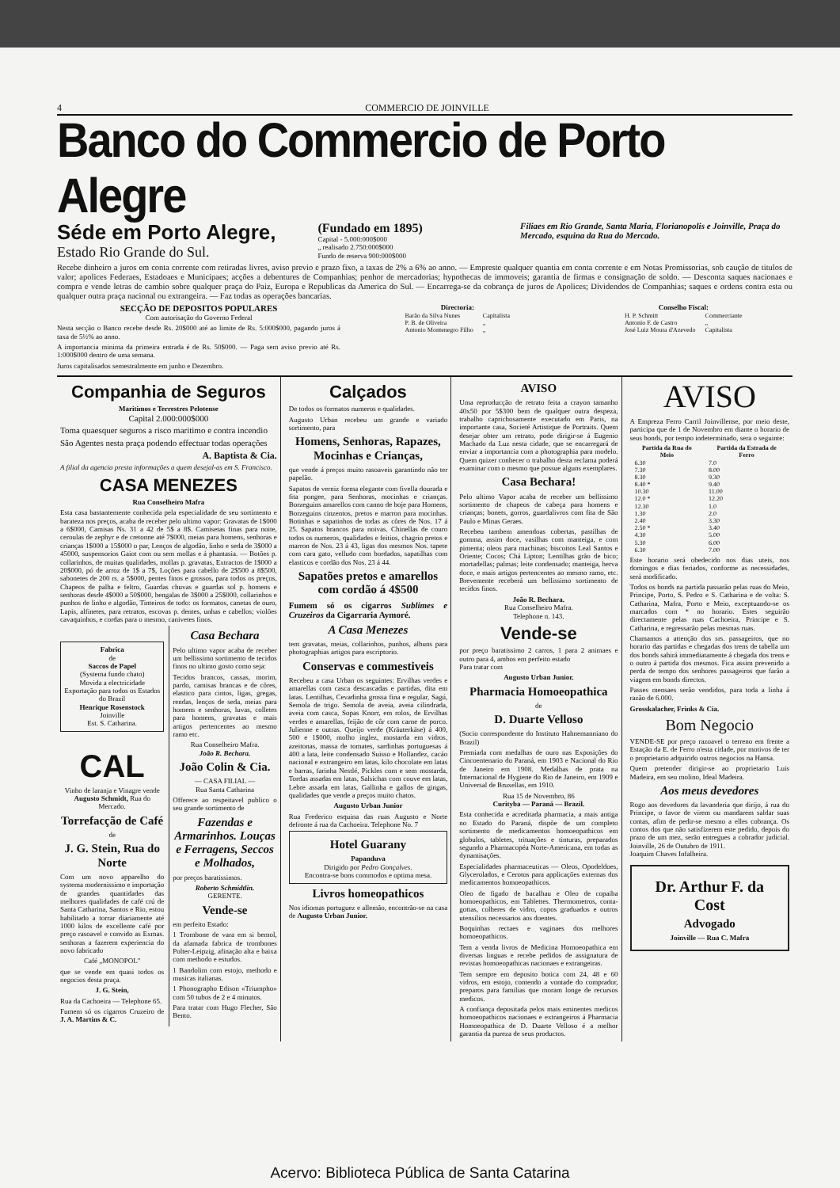4 COMMERCIO DE JOINVILLE
Banco do Commercio de Porto Alegre
Séde em Porto Alegre,
Estado Rio Grande do Sul.
(Fundado em 1895)
Capital - 5.000:000$000
„ realisado 2.750:000$000
Fundo de reserva 900:000$000
Filiaes em Rio Grande, Santa Maria, Florianopolis e Joinville, Praça do Mercado, esquina da Rua do Mercado.
Recebe dinheiro a juros em conta corrente com retiradas livres, aviso previo e prazo fixo, a taxas de 2% a 6% ao anno. — Empreste qualquer quantia em conta corrente e em Notas Promissorias, sob caução de titulos de valor; apolices Federaes, Estadoaes e Municipaes; acções a debentures de Companhias; penhor de mercadorias; hypothecas de immoveis; garantia de firmas e consignação de soldo. — Desconta saques nacionaes e compra e vende letras de cambio sobre qualquer praça do Paiz, Europa e Republicas da America do Sul. — Encarrega-se da cobrança de juros de Apolices; Dividendos de Companhias; saques e ordens contra esta ou qualquer outra praça nacional ou extrangeira. — Faz todas as operações bancarias.
SECÇÃO DE DEPOSITOS POPULARES
Com autorisação do Governo Federal
Nesta secção o Banco recebe desde Rs. 20$000 até ao limite de Rs. 5:000$000, pagando juros á taxa de 5½% ao anno.
A importancia minima da primeira entrada é de Rs. 50$000. — Paga sem aviso previo até Rs. 1:000$000 dentro de uma semana.
Juros capitalisados semestralmente em junho e Dezembro.
Directoria:
| Barão da Silva Nunes | Capitalista |
| P. B. de Oliveira | „ |
| Antonio Montenegro Filho | „ |
Conselho Fiscal:
| H. P. Schmitt | Commerciante |
| Antonio F. de Castro | „ |
| José Luiz Moura d'Azevedo | Capitalista |
Companhia de Seguros
Maritimos e Terrestres Pelotense
Capital 2.000:000$000
Toma quaesquer seguros a risco maritimo e contra incendio
São Agentes nesta praça podendo effectuar todas operações
A. Baptista & Cia.
A filial da agencia presta informações a quem desejal-as em S. Francisco.
CASA MENEZES
Rua Conselheiro Mafra
Esta casa bastantemente conhecida pela especialidade de seu sortimento e barateza nos preços, acaba de receber pelo ultimo vapor: Gravatas de 1$000 a 6$000, Camisas Ns. 31 a 42 de 5$ a 8$. Camisetas finas para noite, ceroulas de zephyr e de cretonne até 7$000, meias para homens, senhoras e crianças 1$000 a 15$000 o par, Lenços de algodão, linho e seda de 3$000 a 45000, suspensorios Gaiot com ou sem mollas e á phantasia. — Botões p. collarinhos, de muitas qualidades, mollas p. gravatas, Extractos de 1$000 a 20$000, pó de arroz de 1$ a 7$, Loções para cabello de 2$500 a 8$500, sabonetes de 200 rs. a 5$000, pentes finos e grossos, para todos os preços, Chapeos de palha e feltro, Guardas chuvas e guardas sol p. homens e senhoras desde 4$000 a 50$000, bengalas de 3$000 a 25$000, collarinhos e punhos de linho e algodão, Tinteiros de todo: os formatos, canetas de ouro, Lapis, alfinetes, para retratos, escovas p. dentes, unhas e cabellos; violões cavaquinhos, e cordas para o mesmo, canivetes finos.
Fabrica
de
Saccos de Papel
(Systema fundo chato)
Movida a electricidade
Exportação para todos os Estados do Brazil
Henrique Rosenstock
Joinville
Est. S. Catharina.
CAL
Vinho de laranja e Vinagre vende Augusto Schmidt, Rua do Mercado.
Torrefacção de Café
de
J. G. Stein, Rua do Norte
Com um novo apparelho do systema modernissimo e importação de grandes quantidades das melhores qualidades de café crú de Santa Catharina, Santos e Rio, estou habilitado a torrar diariamente até 1000 kilos de excellente café por preço rasoavel e convido as Exmas. senhoras a fazerem experiencia do novo fabricado
Café „MONOPOL"
que se vende em quasi todos os negocios desta praça.
J. G. Stein,
Rua da Cachoeira — Telephone 65.
Fumem só os cigarros Cruzeiro de J. A. Martins & C.
Casa Bechara
Pelo ultimo vapor acaba de receber um bellissimo sortimento de tecidos finos no ultimo gosto como seja:
Tecidos brancos, cassas, morim, pardo, camisas brancas e de côres, elastico para cintos, ligas, gregas, rendas, lenços de seda, meias para homens e senhoras, luvas, colletes para homens, gravatas e mais artigos pertencentes ao mesmo ramo etc.
Rua Conselheiro Mafra.
João R. Bechara.
João Colin & Cia.
— CASA FILIAL —
Rua Santa Catharina
Offerece ao respeitavel publico o seu grande sortimento de
Fazendas e Armarinhos. Louças e Ferragens, Seccos e Molhados,
por preços baratissimos.
Roberto Schmidtlin.
GERENTE.
Vende-se
em perfeito Estado:
1 Trombone de vara em si bemol, da afamada fabrica de trombones Polter-Leipzig, afinação alta e baixa com methodo e estudos.
1 Bandolim com estojo, methodo e musicas italianas.
1 Phonographo Edison «Triumpho» com 50 tubos de 2 e 4 minutos.
Para tratar com Hugo Flecher, São Bento.
Calçados
De todos os formatos numeros e qualidades.
Augusto Urban recebeu um grande e variado sortimento, para
Homens, Senhoras, Rapazes, Mocinhas e Crianças,
que vende á preços muito rasoaveis garantindo não ter papelão.
Sapatos de verniz forma elegante com fivella dourada e fita pongee, para Senhoras, mocinhas e crianças. Borzeguins amarellos com canno de boje para Homens, Borzeguins cinzentos, pretos e marron para mocinhas. Botinhas e sapatinhos de todas as côres de Nos. 17 á 25. Sapatos brancos para noivas. Chinellas de couro todos os numeros, qualidades e feitios, chagrin pretos e marron de Nos. 23 á 43, ligas dos mesmos Nos. tapete com cara gato, velludo com bordados, sapatilhas com elasticos e cordão dos Nos. 23 á 44.
Sapatões pretos e amarellos com cordão á 4$500
Fumem só os cigarros Sublimes e Cruzeiros da Cigarraria Aymoré.
A Casa Menezes
tem gravatas, meias, collarinhos, punhos, albuns para photographias artigos para escriptorio.
Conservas e commestiveis
Recebeu a casa Urban os seguintes: Ervilhas verdes e amarellas com casca descascadas e partidas, dita em latas. Lentilhas, Cevadinha grossa fina e regular, Sagú, Semola de trigo. Semola de aveia, aveia cilindrada, aveia com casca, Sopas Knorr, em rolos, de Ervilhas verdes e amarellas, feijão de côr com carne de porco. Julienne e outras. Queijo verde (Kräuterkäse) á 400, 500 e 1$000, molho inglez, mostarda em vidros, azeitonas, massa de tomates, sardinhas portuguesas á 400 a lata, leite condensado Suisso e Hollandez, cacáo nacional e extrangeiro em latas, kilo chocolate em latas e barras, farinha Nestlé, Pickles com e sem mostarda, Tordas assadas em latas, Salsichas com couve em latas, Lebre assada em latas, Gallinha e gallos de gingas, qualidades que vende a preços muito chatos.
Augusto Urban Junior
Rua Frederico esquina das ruas Augusto e Norte defronte á rua da Cachoeira. Telephone No. 7
Hotel Guarany
Papanduva
Dirigido por Pedro Gonçalves.
Encontra-se bons commodos e optima mesa.
Livros homeopathicos
Nos idiomas portuguez e allemão, encontrão-se na casa de Augusto Urban Junior.
AVISO
Uma reproducção de retrato feita a crayon tamanho 40x50 por 5$300 bem de qualquer outra despeza, trabalho caprichosamente executado em Paris, na importante casa, Societé Artistique de Portraits. Quem desejar obter um retrato, pode dirigir-se á Eugenio Machado da Luz nesta cidade, que se encarregará de enviar a importancia com a photographia para modelo. Quem quizer conhecer o trabalho desta reclama poderá examinar com o mesmo que possue alguns exemplares.
Casa Bechara!
Pelo ultimo Vapor acaba de receber um bellissimo sortimento de chapeos de cabeça para homens e crianças; bonets, gorros, guardalivros com fita de São Paulo e Minas Geraes.
Recebeu tambem amendoas cobertas, pastilhas de gomma, assim doce, vasilhas com manteiga, e com pimenta; oleos para machinas; biscoitos Leal Santos e Oriente; Cocos; Chá Lipton; Lentilhas grão de bico; mortadellas; palmas; leite condensado; manteiga, herva doce, e mais artigos pertencentes ao mesmo ramo, etc. Brevemente receberá um bellissimo sortimento de tecidos finos.
João R. Bechara.
Rua Conselheiro Mafra.
Telephone n. 143.
Vende-se
por preço baratissimo 2 carros, 1 para 2 animaes e outro para 4, ambos em perfeito estado
Para tratar com
Augusto Urban Junior.
Pharmacia Homoeopathica
de
D. Duarte Velloso
(Socio correspondente do Instituto Hahnemanniano do Brazil)
Premiada com medalhas de ouro nas Exposições do Cincoentenario do Paraná, em 1903 e Nacional do Rio de Janeiro em 1908. Medalhas de prata na Internacional de Hygiene do Rio de Janeiro, em 1909 e Universal de Bruxellas, em 1910.
Rua 15 de Novembro, 86
Curityba — Paraná — Brazil.
Esta conhecida e acreditada pharmacia, a mais antiga no Estado do Paraná, dispõe de um completo sortimento de medicamentos homoeopathicos em globulos, tabletes, trituações e tinturas, preparados segundo a Pharmacopéa Norte-Americana, em todas as dynamisações.
Especialidades pharmaceuticas — Oleos, Opodeldoes, Glycerolados, e Cerotos para applicações externas dos medicamentos homoeopathicos.
Oleo de figado de bacalhau e Oleo de copaiba homoeopathicos, em Tablettes. Thermometros, conta-gottas, colheres de vidro, copos graduados e outros utensilios necessarios aos doentes.
Boquinhas rectaes e vaginaes dos melhores homoeopathicos.
Tem a venda livros de Medicina Homoeopathica em diversas linguas e recebe pedidos de assignatura de revistas homoeopathicas nacionaes e extrangeiras.
Tem sempre em deposito botica com 24, 48 e 60 vidros, em estojo, contendo a vontade do comprador, preparos para familias que moram longe de recursos medicos.
A confiança depositada pelos mais eminentes medicos homoeopathicos nacionaes e extrangeiros á Pharmacia Homoeopathica de D. Duarte Velloso é a melhor garantia da pureza de seus productos.
AVISO
A Empreza Ferro Carril Joinvillense, por meio deste, participa que de 1 de Novembro em diante o horario de seus bonds, por tempo indeterminado, sera o seguinte:
| Partida da Rua do Meio | Partida da Estrada de Ferro |
| --- | --- |
| 6.30 | 7.0 |
| 7.30 | 8.00 |
| 8.30 | 9.30 |
| 8.40 * | 9.40 |
| 10.30 | 11.00 |
| 12.0 * | 12.20 |
| 12.30 | 1.0 |
| 1.30 | 2.0 |
| 2.40 | 3.30 |
| 2.50 * | 3.40 |
| 4.30 | 5.00 |
| 5.30 | 6.00 |
| 6.30 | 7.00 |
Este horario será obedecido nos dias uteis, nos domingos e dias feriados, conforme as necessidades, será modificado.
Todos os bonds na partida passarão pelas ruas do Meio, Principe, Porto, S. Pedro e S. Catharina e de volta: S. Catharina, Mafra, Porto e Meio, exceptuando-se os marcados com * no horario. Estes seguirão directamente pelas ruas Cachoeira, Principe e S. Catharina, e regressarão pelas mesmas ruas.
Chamamos a attenção dos srs. passageiros, que no horario das partidas e chegadas dos trens de tabella um dos bonds sahirá immediatamente á chegada dos trens e o outro á partida dos mesmos. Fica assim prevenido a perda de tempo dos senhores passageiros que farão a viagem em bonds directos.
Passes mensaes serão vendidos, para toda a linha á razão de 6.000.
Grosskalacher, Frinks & Cia.
Bom Negocio
VENDE-SE por preço razoavel o terreno em frente a Estação da E. de Ferro n'esta cidade, por motivos de ter o proprietario adquirido outros negocios na Hansa.
Quem pretender dirigir-se ao proprietario Luis Madeira, em seu molino, Ideal Madeira.
Aos meus devedores
Rogo aos devedores da lavanderia que dirijo, á rua do Principe, o favor de virem ou mandarem saldar suas contas, afim de pedir-se mesmo a elles cobrança. Os contos dos que não satisfizerem este pedido, depois do prazo de um mez, serão entregues a cobrador judicial. Joinville, 26 de Outubro de 1911.
Joaquim Chaves Infalheira.
Dr. Arthur F. da Cost
Advogado
Joinville — Rua C. Mafra
Acervo: Biblioteca Pública de Santa Catarina